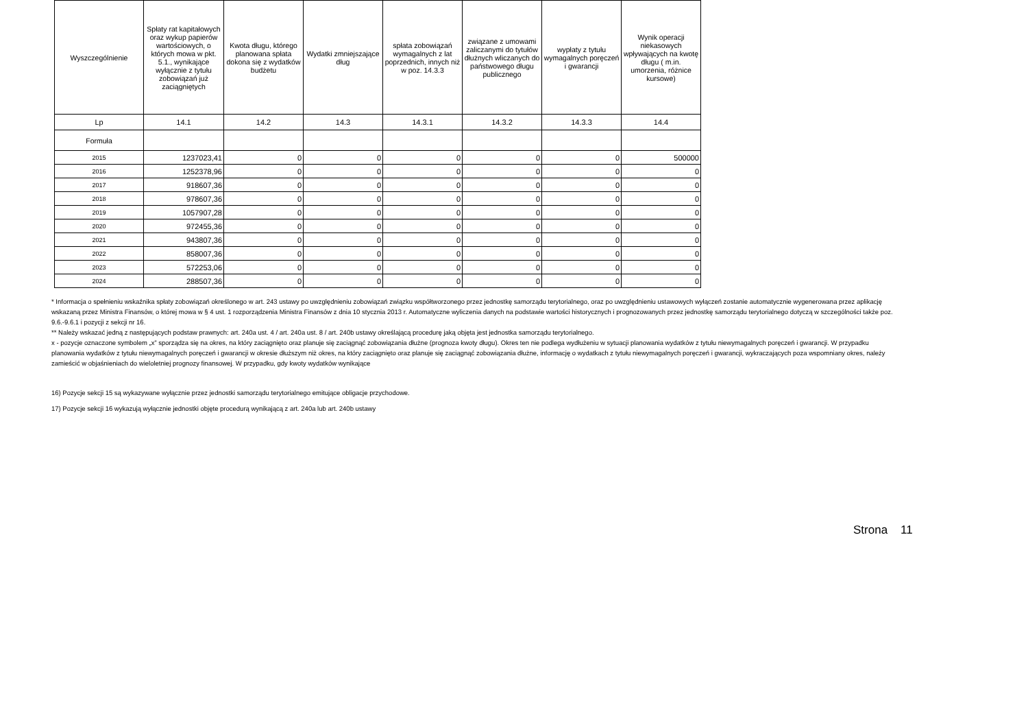| Wyszczególnienie | Spłaty rat kapitałowych oraz wykup papierów wartościowych, o których mowa w pkt. 5.1., wynikające wyłącznie z tytułu zobowiązań już zaciągniętych | Kwota długu, którego planowana spłata dokona się z wydatków budżetu | Wydatki zmniejszające dług | spłata zobowiązań wymagalnych z lat poprzednich, innych niż w poz. 14.3.3 | związane z umowami zaliczanymi do tytułów dłużnych wliczanych do państwowego długu publicznego | wypłaty z tytułu wymagalnych poręczeń i gwarancji | Wynik operacji niekasowych wpływających na kwotę długu ( m.in. umorzenia, różnice kursowe) |
| --- | --- | --- | --- | --- | --- | --- | --- |
| Lp | 14.1 | 14.2 | 14.3 | 14.3.1 | 14.3.2 | 14.3.3 | 14.4 |
| Formuła | | | | | | | |
| 2015 | 1237023,41 | 0 | 0 | 0 | 0 | 0 | 500000 |
| 2016 | 1252378,96 | 0 | 0 | 0 | 0 | 0 | 0 |
| 2017 | 918607,36 | 0 | 0 | 0 | 0 | 0 | 0 |
| 2018 | 978607,36 | 0 | 0 | 0 | 0 | 0 | 0 |
| 2019 | 1057907,28 | 0 | 0 | 0 | 0 | 0 | 0 |
| 2020 | 972455,36 | 0 | 0 | 0 | 0 | 0 | 0 |
| 2021 | 943807,36 | 0 | 0 | 0 | 0 | 0 | 0 |
| 2022 | 858007,36 | 0 | 0 | 0 | 0 | 0 | 0 |
| 2023 | 572253,06 | 0 | 0 | 0 | 0 | 0 | 0 |
| 2024 | 288507,36 | 0 | 0 | 0 | 0 | 0 | 0 |
* Informacja o spełnieniu wskaźnika spłaty zobowiązań określonego w art. 243 ustawy po uwzględnieniu zobowiązań związku współtworzonego przez jednostkę samorządu terytorialnego, oraz po uwzględnieniu ustawowych wyłączeń zostanie automatycznie wygenerowana przez aplikację wskazaną przez Ministra Finansów, o której mowa w § 4 ust. 1 rozporządzenia Ministra Finansów z dnia 10 stycznia 2013 r. Automatyczne wyliczenia danych na podstawie wartości historycznych i prognozowanych przez jednostkę samorządu terytorialnego dotyczą w szczególności także poz. 9.6.-9.6.1 i pozycji z sekcji nr 16.
** Należy wskazać jedną z następujących podstaw prawnych: art. 240a ust. 4 / art. 240a ust. 8 / art. 240b ustawy określającą procedurę jaką objęta jest jednostka samorządu terytorialnego.
x - pozycje oznaczone symbolem „x” sporządza się na okres, na który zaciągnięto oraz planuje się zaciągnąć zobowiązania dłużne (prognoza kwoty długu). Okres ten nie podlega wydłużeniu w sytuacji planowania wydatków z tytułu niewymagalnych poręczeń i gwarancji. W przypadku planowania wydatków z tytułu niewymagalnych poręczeń i gwarancji w okresie dłuższym niż okres, na który zaciągnięto oraz planuje się zaciągnąć zobowiązania dłużne, informację o wydatkach z tytułu niewymagalnych poręczeń i gwarancji, wykraczających poza wspomniany okres, należy zamieścić w objaśnieniach do wieloletniej prognozy finansowej. W przypadku, gdy kwoty wydatków wynikające
16) Pozycje sekcji 15 są wykazywane wyłącznie przez jednostki samorządu terytorialnego emitujące obligacje przychodowe.
17) Pozycje sekcji 16 wykazują wyłącznie jednostki objęte procedurą wynikającą z art. 240a lub art. 240b ustawy
Strona 11